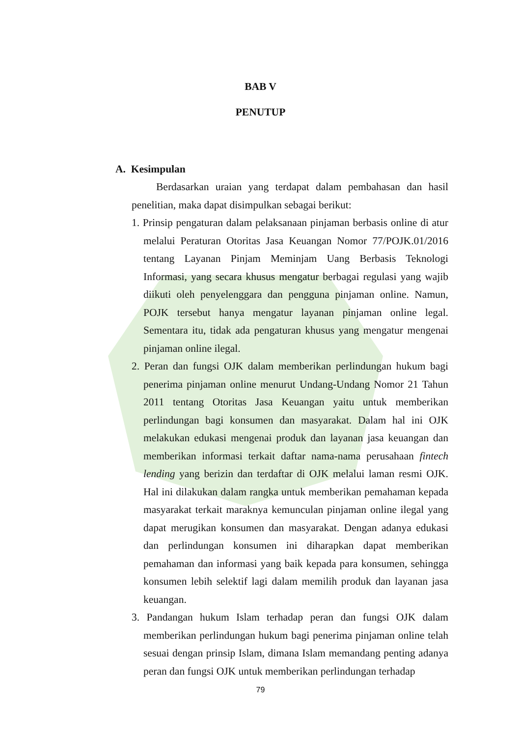BAB V
PENUTUP
A. Kesimpulan
Berdasarkan uraian yang terdapat dalam pembahasan dan hasil penelitian, maka dapat disimpulkan sebagai berikut:
1. Prinsip pengaturan dalam pelaksanaan pinjaman berbasis online di atur melalui Peraturan Otoritas Jasa Keuangan Nomor 77/POJK.01/2016 tentang Layanan Pinjam Meminjam Uang Berbasis Teknologi Informasi, yang secara khusus mengatur berbagai regulasi yang wajib diikuti oleh penyelenggara dan pengguna pinjaman online. Namun, POJK tersebut hanya mengatur layanan pinjaman online legal. Sementara itu, tidak ada pengaturan khusus yang mengatur mengenai pinjaman online ilegal.
2. Peran dan fungsi OJK dalam memberikan perlindungan hukum bagi penerima pinjaman online menurut Undang-Undang Nomor 21 Tahun 2011 tentang Otoritas Jasa Keuangan yaitu untuk memberikan perlindungan bagi konsumen dan masyarakat. Dalam hal ini OJK melakukan edukasi mengenai produk dan layanan jasa keuangan dan memberikan informasi terkait daftar nama-nama perusahaan fintech lending yang berizin dan terdaftar di OJK melalui laman resmi OJK. Hal ini dilakukan dalam rangka untuk memberikan pemahaman kepada masyarakat terkait maraknya kemunculan pinjaman online ilegal yang dapat merugikan konsumen dan masyarakat. Dengan adanya edukasi dan perlindungan konsumen ini diharapkan dapat memberikan pemahaman dan informasi yang baik kepada para konsumen, sehingga konsumen lebih selektif lagi dalam memilih produk dan layanan jasa keuangan.
3. Pandangan hukum Islam terhadap peran dan fungsi OJK dalam memberikan perlindungan hukum bagi penerima pinjaman online telah sesuai dengan prinsip Islam, dimana Islam memandang penting adanya peran dan fungsi OJK untuk memberikan perlindungan terhadap
79